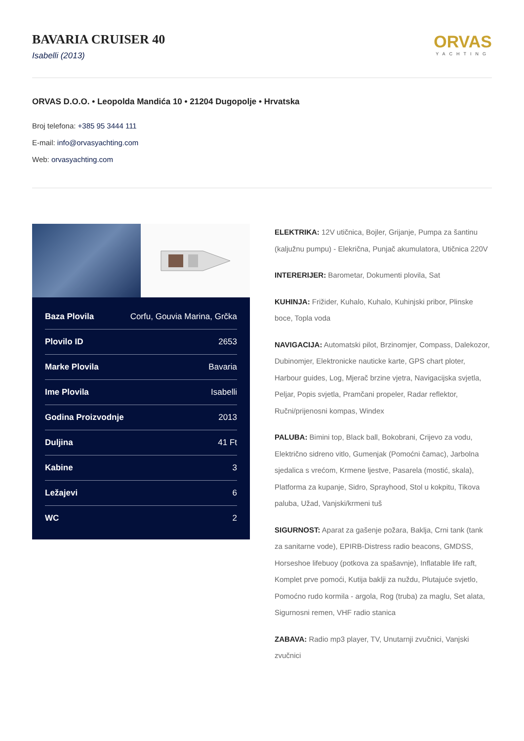BAVARIA CRUISER 40
Isabelli (2013)
ORVAS
YACHTING
ORVAS D.O.O. • Leopolda Mandića 10 • 21204 Dugopolje • Hrvatska
Broj telefona: +385 95 3444 111
E-mail: info@orvasyachting.com
Web: orvasyachting.com
| Baza Plovila | Corfu, Gouvia Marina, Grčka |
| Plovilo ID | 2653 |
| Marke Plovila | Bavaria |
| Ime Plovila | Isabelli |
| Godina Proizvodnje | 2013 |
| Duljina | 41 Ft |
| Kabine | 3 |
| Ležajevi | 6 |
| WC | 2 |
ELEKTRIKA: 12V utičnica, Bojler, Grijanje, Pumpa za šantinu (kaljužnu pumpu) - Elekrična, Punjač akumulatora, Utičnica 220V
INTERERIJER: Barometar, Dokumenti plovila, Sat
KUHINJA: Frižider, Kuhalo, Kuhalo, Kuhinjski pribor, Plinske boce, Topla voda
NAVIGACIJA: Automatski pilot, Brzinomjer, Compass, Dalekozor, Dubinomjer, Elektronicke nauticke karte, GPS chart ploter, Harbour guides, Log, Mjerač brzine vjetra, Navigacijska svjetla, Peljar, Popis svjetla, Pramčani propeler, Radar reflektor, Ručni/prijenosni kompas, Windex
PALUBA: Bimini top, Black ball, Bokobrani, Crijevo za vodu, Električno sidreno vitlo, Gumenjak (Pomoćni čamac), Jarbolna sjedalica s vrećom, Krmene ljestve, Pasarela (mostić, skala), Platforma za kupanje, Sidro, Sprayhood, Stol u kokpitu, Tikova paluba, Užad, Vanjski/krmeni tuš
SIGURNOST: Aparat za gašenje požara, Baklja, Crni tank (tank za sanitarne vode), EPIRB-Distress radio beacons, GMDSS, Horseshoe lifebuoy (potkova za spašavnje), Inflatable life raft, Komplet prve pomoći, Kutija baklji za nuždu, Plutajuće svjetlo, Pomoćno rudo kormila - argola, Rog (truba) za maglu, Set alata, Sigurnosni remen, VHF radio stanica
ZABAVA: Radio mp3 player, TV, Unutarnji zvučnici, Vanjski zvučnici